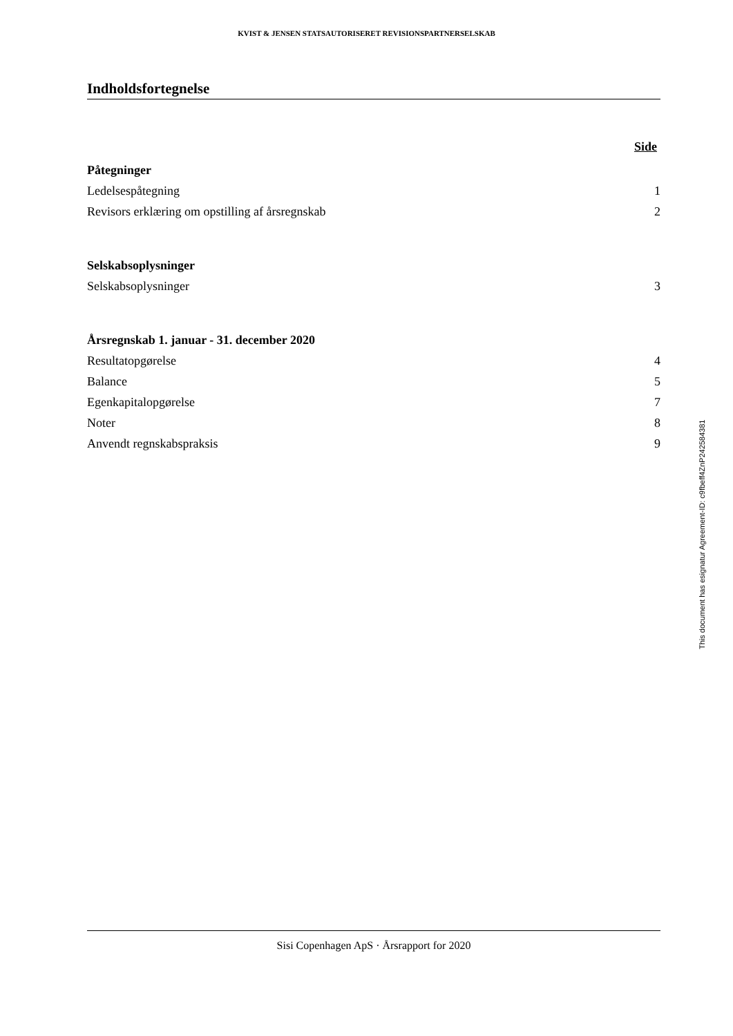KVIST & JENSEN STATSAUTORISERET REVISIONSPARTNERSELSKAB
Indholdsfortegnelse
Side
Påtegninger
Ledelsespåtegning 1
Revisors erklæring om opstilling af årsregnskab 2
Selskabsoplysninger
Selskabsoplysninger 3
Årsregnskab 1. januar - 31. december 2020
Resultatopgørelse 4
Balance 5
Egenkapitalopgørelse 7
Noter 8
Anvendt regnskabspraksis 9
This document has esignatur Agreement-ID: c9fbeff4ZnP242584381
Sisi Copenhagen ApS · Årsrapport for 2020